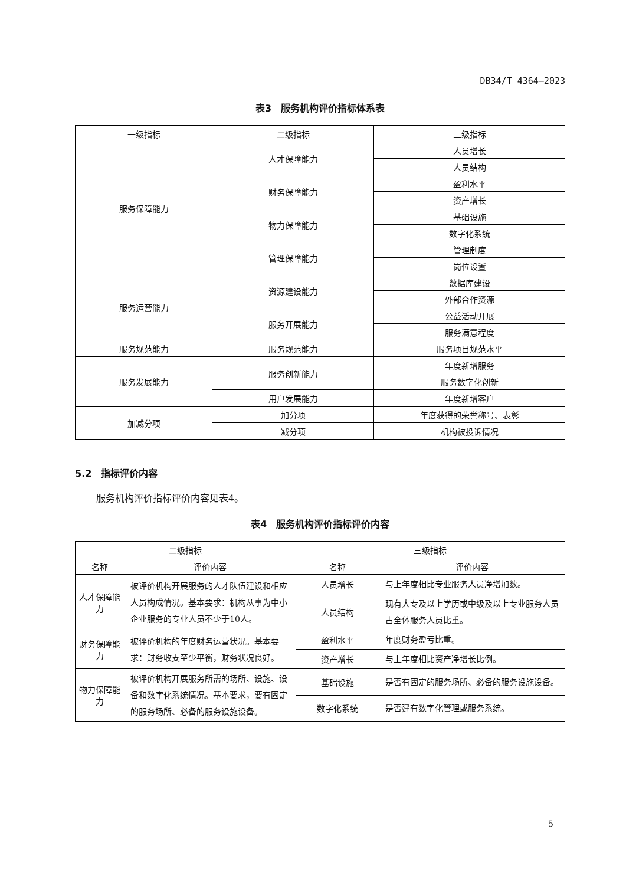DB34/T 4364—2023
表3　服务机构评价指标体系表
| 一级指标 | 二级指标 | 三级指标 |
| --- | --- | --- |
| 服务保障能力 | 人才保障能力 | 人员增长 |
| | | 人员结构 |
| | 财务保障能力 | 盈利水平 |
| | | 资产增长 |
| | 物力保障能力 | 基础设施 |
| | | 数字化系统 |
| | 管理保障能力 | 管理制度 |
| | | 岗位设置 |
| 服务运营能力 | 资源建设能力 | 数据库建设 |
| | | 外部合作资源 |
| | 服务开展能力 | 公益活动开展 |
| | | 服务满意程度 |
| 服务规范能力 | 服务规范能力 | 服务项目规范水平 |
| 服务发展能力 | 服务创新能力 | 年度新增服务 |
| | | 服务数字化创新 |
| | 用户发展能力 | 年度新增客户 |
| 加减分项 | 加分项 | 年度获得的荣誉称号、表彰 |
| | 减分项 | 机构被投诉情况 |
5.2　指标评价内容
服务机构评价指标评价内容见表4。
表4　服务机构评价指标评价内容
| 二级指标 | | 三级指标 | |
| --- | --- | --- | --- |
| 名称 | 评价内容 | 名称 | 评价内容 |
| 人才保障能力 | 被评价机构开展服务的人才队伍建设和相应人员构成情况。基本要求：机构从事为中小企业服务的专业人员不少于10人。 | 人员增长 | 与上年度相比专业服务人员净增加数。 |
| | | 人员结构 | 现有大专及以上学历或中级及以上专业服务人员占全体服务人员比重。 |
| 财务保障能力 | 被评价机构的年度财务运营状况。基本要求：财务收支至少平衡，财务状况良好。 | 盈利水平 | 年度财务盈亏比重。 |
| | | 资产增长 | 与上年度相比资产净增长比例。 |
| 物力保障能力 | 被评价机构开展服务所需的场所、设施、设备和数字化系统情况。基本要求，要有固定的服务场所、必备的服务设施设备。 | 基础设施 | 是否有固定的服务场所、必备的服务设施设备。 |
| | | 数字化系统 | 是否建有数字化管理或服务系统。 |
5